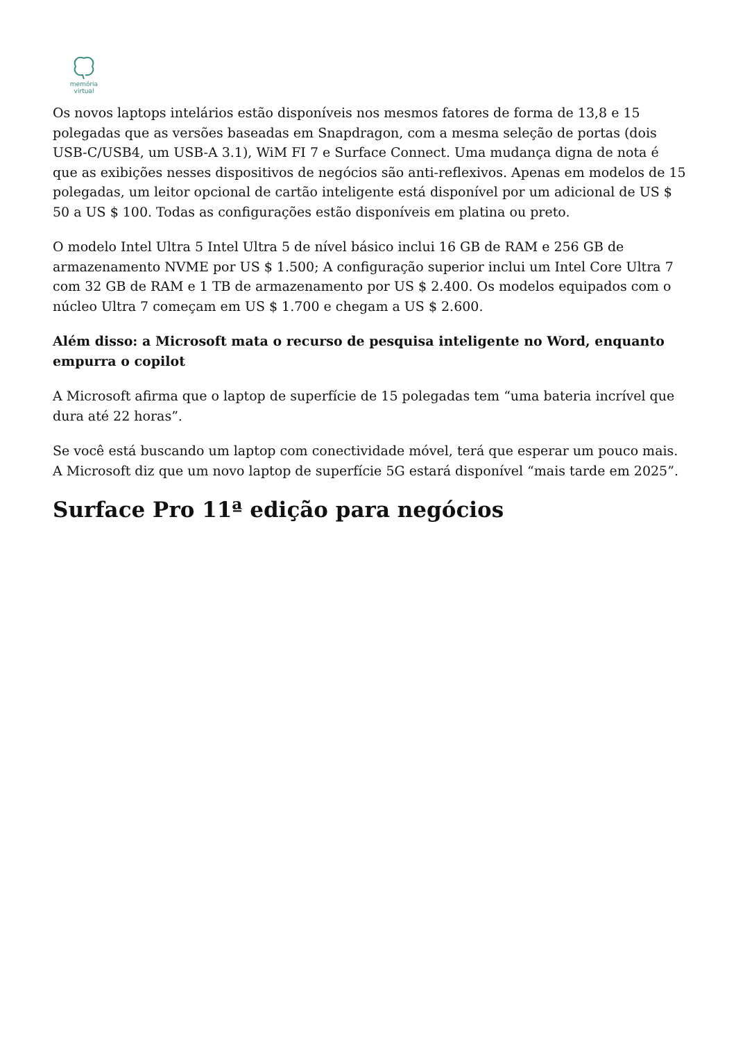memória
virtual
Os novos laptops intelários estão disponíveis nos mesmos fatores de forma de 13,8 e 15 polegadas que as versões baseadas em Snapdragon, com a mesma seleção de portas (dois USB-C/USB4, um USB-A 3.1), WiM FI 7 e Surface Connect. Uma mudança digna de nota é que as exibições nesses dispositivos de negócios são anti-reflexivos. Apenas em modelos de 15 polegadas, um leitor opcional de cartão inteligente está disponível por um adicional de US $ 50 a US $ 100. Todas as configurações estão disponíveis em platina ou preto.
O modelo Intel Ultra 5 Intel Ultra 5 de nível básico inclui 16 GB de RAM e 256 GB de armazenamento NVME por US $ 1.500; A configuração superior inclui um Intel Core Ultra 7 com 32 GB de RAM e 1 TB de armazenamento por US $ 2.400. Os modelos equipados com o núcleo Ultra 7 começam em US $ 1.700 e chegam a US $ 2.600.
Além disso: a Microsoft mata o recurso de pesquisa inteligente no Word, enquanto empurra o copilot
A Microsoft afirma que o laptop de superfície de 15 polegadas tem “uma bateria incrível que dura até 22 horas”.
Se você está buscando um laptop com conectividade móvel, terá que esperar um pouco mais. A Microsoft diz que um novo laptop de superfície 5G estará disponível “mais tarde em 2025”.
Surface Pro 11ª edição para negócios